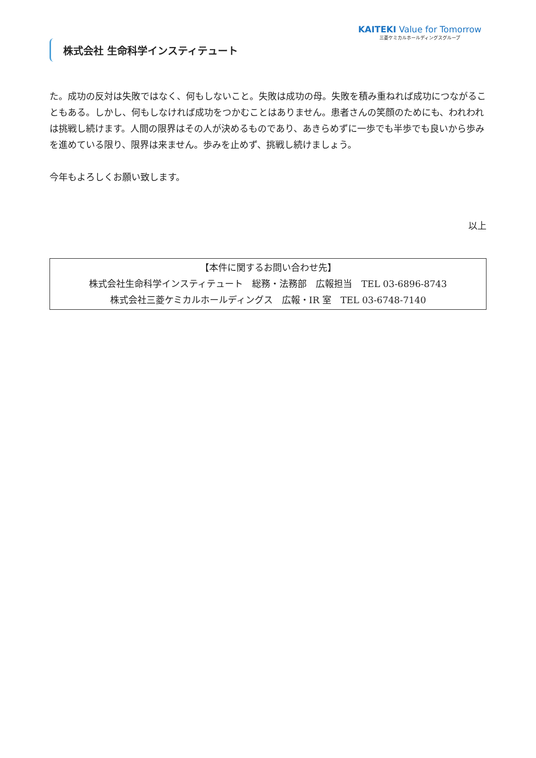株式会社 生命科学インスティテュート
KAITEKI Value for Tomorrow
三菱ケミカルホールディングスグループ
た。成功の反対は失敗ではなく、何もしないこと。失敗は成功の母。失敗を積み重ねれば成功につながることもある。しかし、何もしなければ成功をつかむことはありません。患者さんの笑顔のためにも、われわれは挑戦し続けます。人間の限界はその人が決めるものであり、あきらめずに一歩でも半歩でも良いから歩みを進めている限り、限界は来ません。歩みを止めず、挑戦し続けましょう。
今年もよろしくお願い致します。
以上
【本件に関するお問い合わせ先】
株式会社生命科学インスティテュート　総務・法務部　広報担当　TEL 03-6896-8743
株式会社三菱ケミカルホールディングス　広報・IR 室　TEL 03-6748-7140